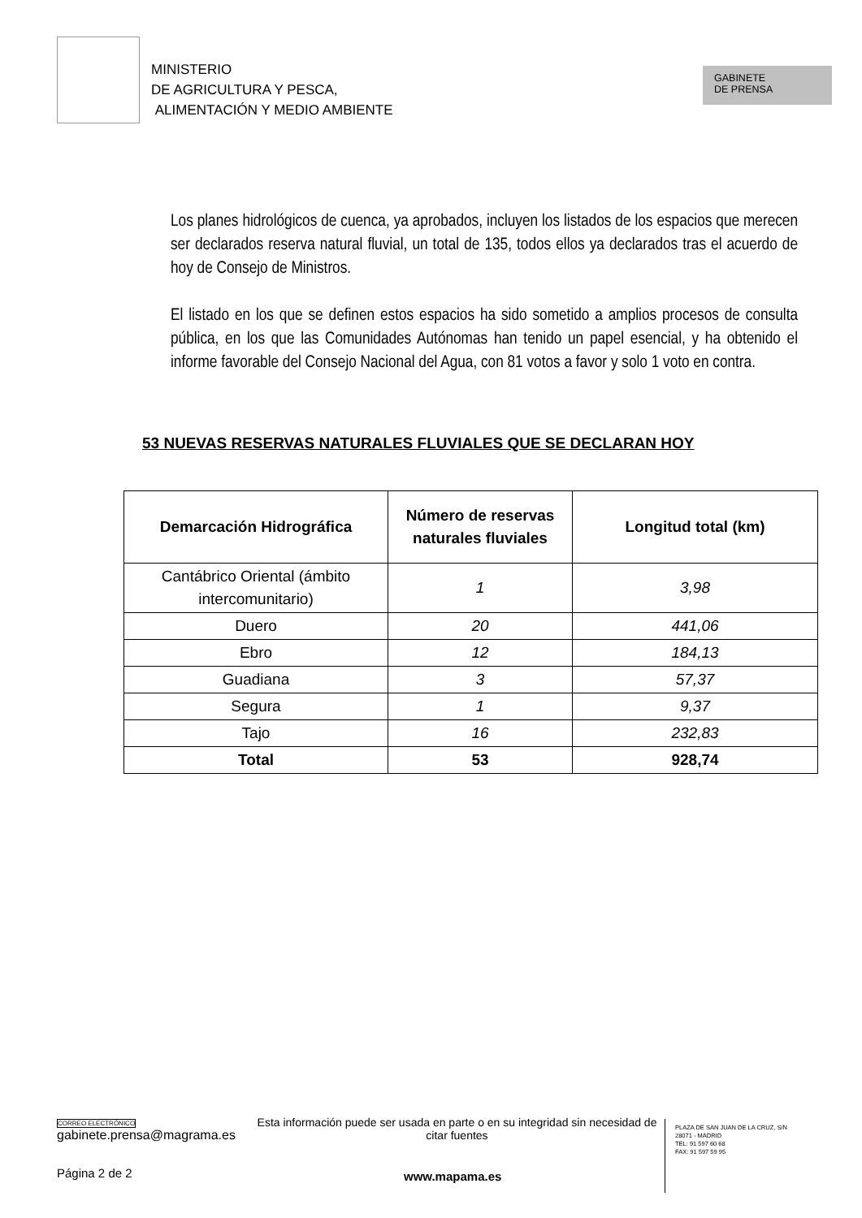MINISTERIO
DE AGRICULTURA Y PESCA,
ALIMENTACIÓN Y MEDIO AMBIENTE
GABINETE
DE PRENSA
Los planes hidrológicos de cuenca, ya aprobados, incluyen los listados de los espacios que merecen ser declarados reserva natural fluvial, un total de 135, todos ellos ya declarados tras el acuerdo de hoy de Consejo de Ministros.
El listado en los que se definen estos espacios ha sido sometido a amplios procesos de consulta pública, en los que las Comunidades Autónomas han tenido un papel esencial, y ha obtenido el informe favorable del Consejo Nacional del Agua, con 81 votos a favor y solo 1 voto en contra.
53 NUEVAS RESERVAS NATURALES FLUVIALES QUE SE DECLARAN HOY
| Demarcación Hidrográfica | Número de reservas naturales fluviales | Longitud total (km) |
| --- | --- | --- |
| Cantábrico Oriental (ámbito intercomunitario) | 1 | 3,98 |
| Duero | 20 | 441,06 |
| Ebro | 12 | 184,13 |
| Guadiana | 3 | 57,37 |
| Segura | 1 | 9,37 |
| Tajo | 16 | 232,83 |
| Total | 53 | 928,74 |
CORREO ELECTRÓNICO
gabinete.prensa@magrama.es
Esta información puede ser usada en parte o en su integridad sin necesidad de citar fuentes
PLAZA DE SAN JUAN DE LA CRUZ, S/N
28071 - MADRID
TEL: 91 597 60 68
FAX: 91 597 59 95
Página 2 de 2 www.mapama.es